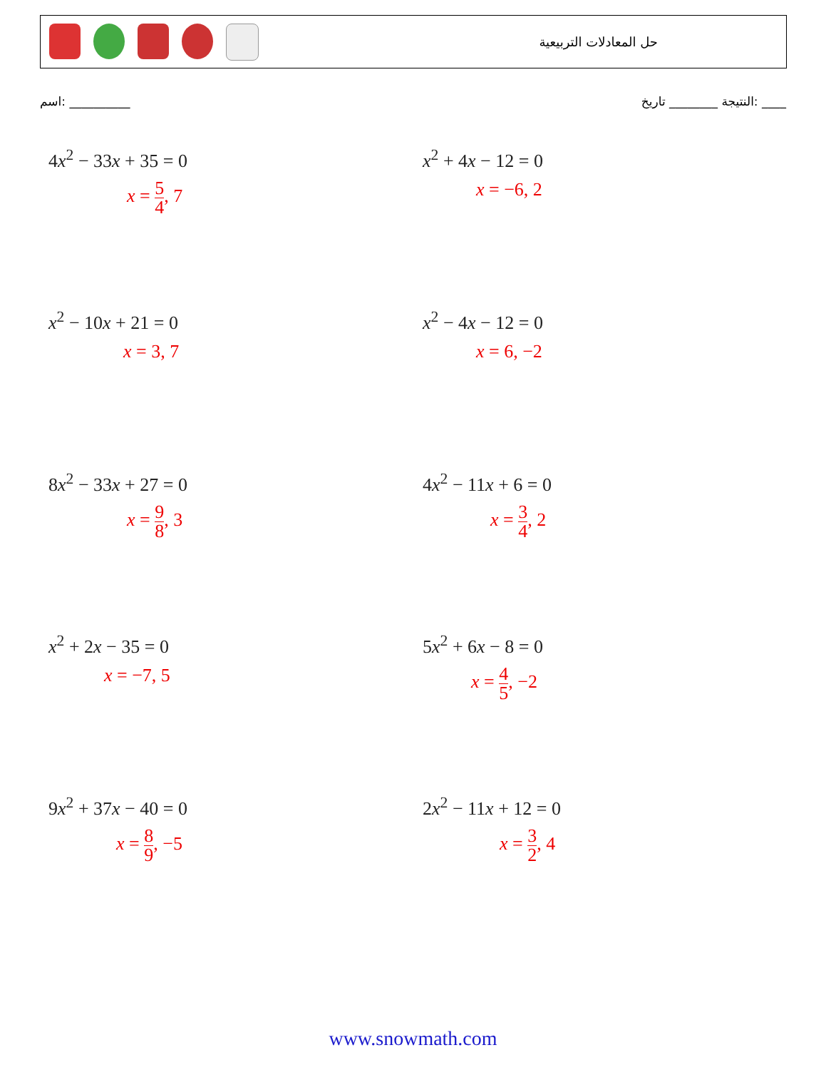حل المعادلات التربيعية
اسم: __________ النتيجة ________ تاريخ: ____
4x<sup>2</sup> − 33x + 35 = 0
x = 5 4, 7
x<sup>2</sup> + 4x − 12 = 0
x = −6, 2
x<sup>2</sup> − 10x + 21 = 0
x = 3, 7
x<sup>2</sup> − 4x − 12 = 0
x = 6, −2
8x<sup>2</sup> − 33x + 27 = 0
x = 9 8, 3
4x<sup>2</sup> − 11x + 6 = 0
x = 3 4, 2
x<sup>2</sup> + 2x − 35 = 0
x = −7, 5
5x<sup>2</sup> + 6x − 8 = 0
x = 4 5, −2
9x<sup>2</sup> + 37x − 40 = 0
x = 8 9, −5
2x<sup>2</sup> − 11x + 12 = 0
x = 3 2, 4
www.snowmath.com